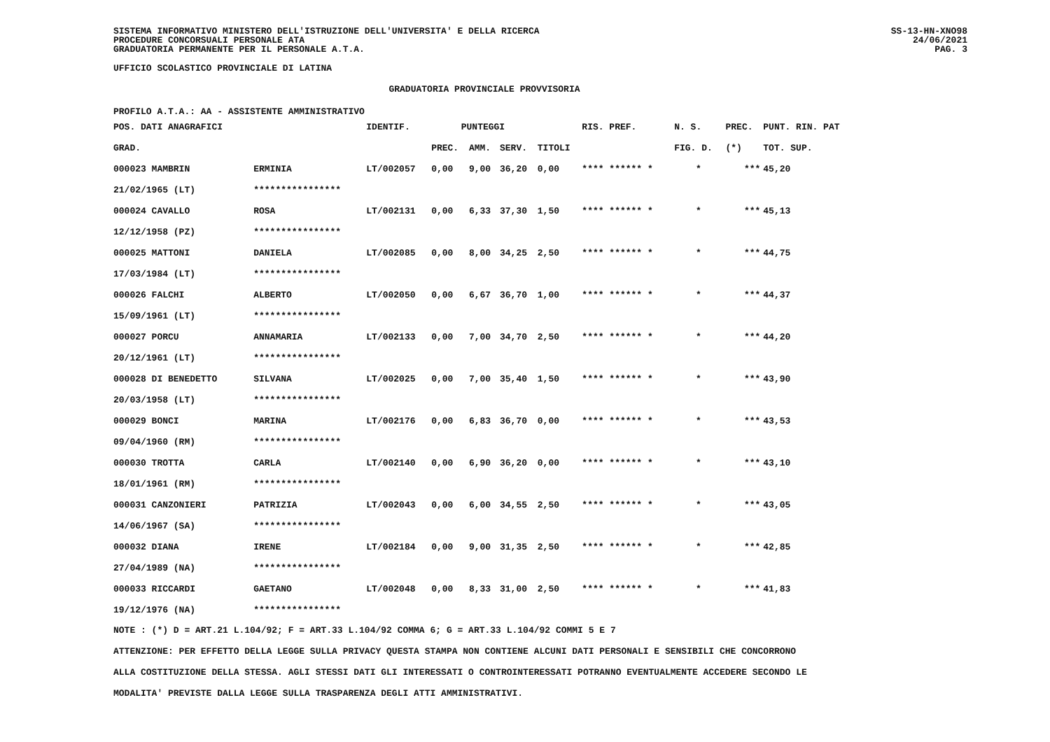SISTEMA INFORMATIVO MINISTERO DELL'ISTRUZIONE DELL'UNIVERSITA' E DELLA RICERCA
PROCEDURE CONCORSUALI PERSONALE ATA
GRADUATORIA PERMANENTE PER IL PERSONALE A.T.A.
SS-13-HN-XNO98
24/06/2021
PAG. 3
UFFICIO SCOLASTICO PROVINCIALE DI LATINA
GRADUATORIA PROVINCIALE PROVVISORIA
PROFILO A.T.A.: AA - ASSISTENTE AMMINISTRATIVO
| POS. DATI ANAGRAFICI | | IDENTIF. | PUNTEGGI | | | | RIS. PREF. | N. S. | PREC. | PUNT. RIN. PAT |
| --- | --- | --- | --- | --- | --- | --- | --- | --- | --- | --- |
| GRAD. | | | PREC. | AMM. | SERV. | TITOLI | | FIG. D. | (*) | TOT. SUP. |
| 000023 MAMBRIN | ERMINIA | LT/002057 | 0,00 | 9,00 | 36,20 | 0,00 | **** ****** * | * | *** | 45,20 |
| 21/02/1965 (LT) | **************** | | | | | | | | | |
| 000024 CAVALLO | ROSA | LT/002131 | 0,00 | 6,33 | 37,30 | 1,50 | **** ****** * | * | *** | 45,13 |
| 12/12/1958 (PZ) | **************** | | | | | | | | | |
| 000025 MATTONI | DANIELA | LT/002085 | 0,00 | 8,00 | 34,25 | 2,50 | **** ****** * | * | *** | 44,75 |
| 17/03/1984 (LT) | **************** | | | | | | | | | |
| 000026 FALCHI | ALBERTO | LT/002050 | 0,00 | 6,67 | 36,70 | 1,00 | **** ****** * | * | *** | 44,37 |
| 15/09/1961 (LT) | **************** | | | | | | | | | |
| 000027 PORCU | ANNAMARIA | LT/002133 | 0,00 | 7,00 | 34,70 | 2,50 | **** ****** * | * | *** | 44,20 |
| 20/12/1961 (LT) | **************** | | | | | | | | | |
| 000028 DI BENEDETTO | SILVANA | LT/002025 | 0,00 | 7,00 | 35,40 | 1,50 | **** ****** * | * | *** | 43,90 |
| 20/03/1958 (LT) | **************** | | | | | | | | | |
| 000029 BONCI | MARINA | LT/002176 | 0,00 | 6,83 | 36,70 | 0,00 | **** ****** * | * | *** | 43,53 |
| 09/04/1960 (RM) | **************** | | | | | | | | | |
| 000030 TROTTA | CARLA | LT/002140 | 0,00 | 6,90 | 36,20 | 0,00 | **** ****** * | * | *** | 43,10 |
| 18/01/1961 (RM) | **************** | | | | | | | | | |
| 000031 CANZONIERI | PATRIZIA | LT/002043 | 0,00 | 6,00 | 34,55 | 2,50 | **** ****** * | * | *** | 43,05 |
| 14/06/1967 (SA) | **************** | | | | | | | | | |
| 000032 DIANA | IRENE | LT/002184 | 0,00 | 9,00 | 31,35 | 2,50 | **** ****** * | * | *** | 42,85 |
| 27/04/1989 (NA) | **************** | | | | | | | | | |
| 000033 RICCARDI | GAETANO | LT/002048 | 0,00 | 8,33 | 31,00 | 2,50 | **** ****** * | * | *** | 41,83 |
| 19/12/1976 (NA) | **************** | | | | | | | | | |
NOTE : (*) D = ART.21 L.104/92; F = ART.33 L.104/92 COMMA 6; G = ART.33 L.104/92 COMMI 5 E 7
ATTENZIONE: PER EFFETTO DELLA LEGGE SULLA PRIVACY QUESTA STAMPA NON CONTIENE ALCUNI DATI PERSONALI E SENSIBILI CHE CONCORRONO
ALLA COSTITUZIONE DELLA STESSA. AGLI STESSI DATI GLI INTERESSATI O CONTROINTERESSATI POTRANNO EVENTUALMENTE ACCEDERE SECONDO LE
MODALITA' PREVISTE DALLA LEGGE SULLA TRASPARENZA DEGLI ATTI AMMINISTRATIVI.